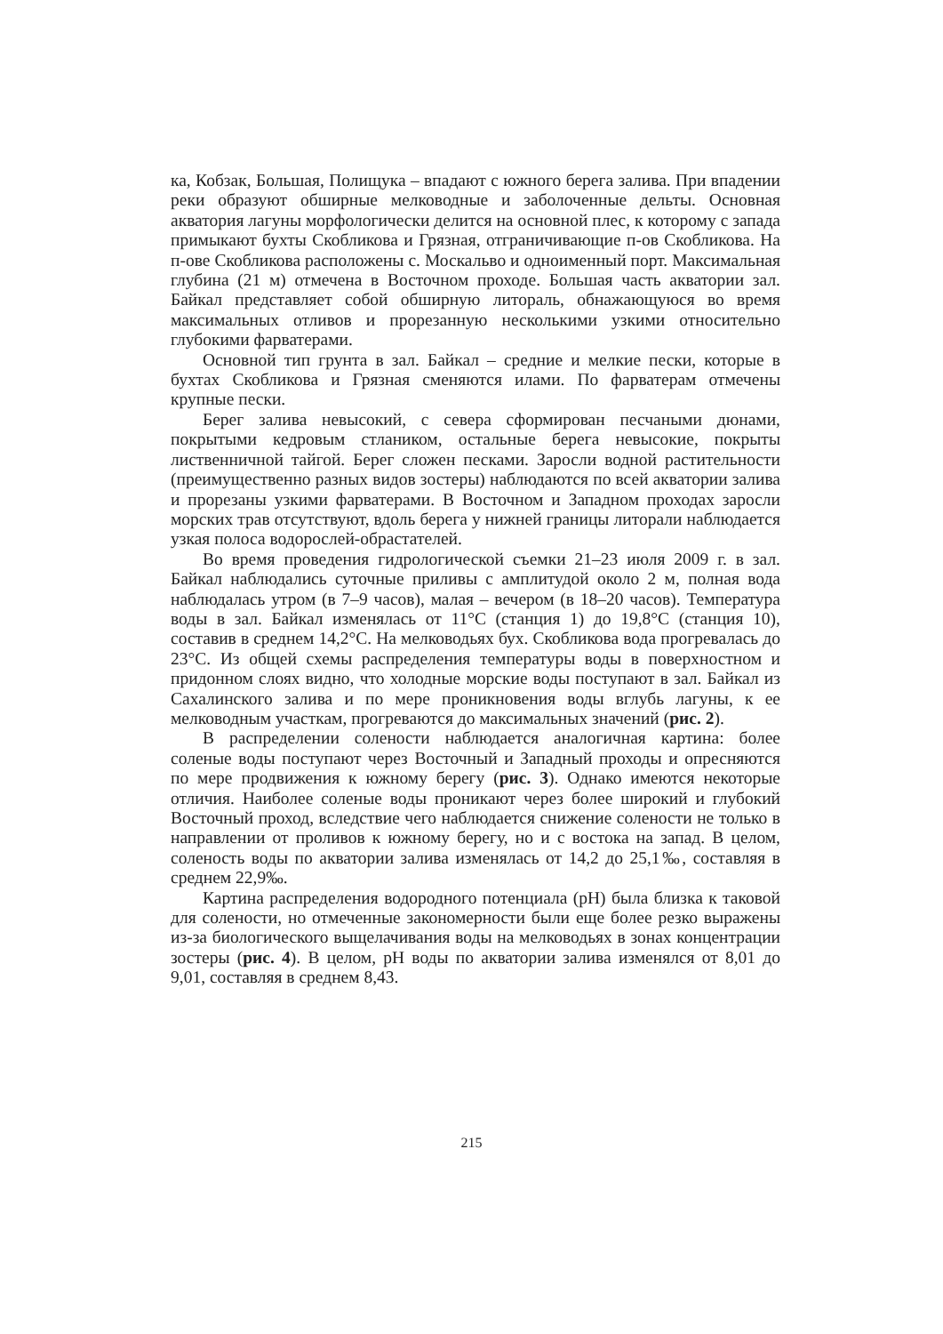ка, Кобзак, Большая, Полищука – впадают с южного берега залива. При впадении реки образуют обширные мелководные и заболоченные дельты. Основная акватория лагуны морфологически делится на основной плес, к которому с запада примыкают бухты Скобликова и Грязная, отграничивающие п-ов Скобликова. На п-ове Скобликова расположены с. Москальво и одноименный порт. Максимальная глубина (21 м) отмечена в Восточном проходе. Большая часть акватории зал. Байкал представляет собой обширную литораль, обнажающуюся во время максимальных отливов и прорезанную несколькими узкими относительно глубокими фарватерами.
Основной тип грунта в зал. Байкал – средние и мелкие пески, которые в бухтах Скобликова и Грязная сменяются илами. По фарватерам отмечены крупные пески.
Берег залива невысокий, с севера сформирован песчаными дюнами, покрытыми кедровым стлаником, остальные берега невысокие, покрыты лиственничной тайгой. Берег сложен песками. Заросли водной растительности (преимущественно разных видов зостеры) наблюдаются по всей акватории залива и прорезаны узкими фарватерами. В Восточном и Западном проходах заросли морских трав отсутствуют, вдоль берега у нижней границы литорали наблюдается узкая полоса водорослей-обрастателей.
Во время проведения гидрологической съемки 21–23 июля 2009 г. в зал. Байкал наблюдались суточные приливы с амплитудой около 2 м, полная вода наблюдалась утром (в 7–9 часов), малая – вечером (в 18–20 часов). Температура воды в зал. Байкал изменялась от 11°C (станция 1) до 19,8°C (станция 10), составив в среднем 14,2°C. На мелководьях бух. Скобликова вода прогревалась до 23°C. Из общей схемы распределения температуры воды в поверхностном и придонном слоях видно, что холодные морские воды поступают в зал. Байкал из Сахалинского залива и по мере проникновения воды вглубь лагуны, к ее мелководным участкам, прогреваются до максимальных значений (рис. 2).
В распределении солености наблюдается аналогичная картина: более соленые воды поступают через Восточный и Западный проходы и опресняются по мере продвижения к южному берегу (рис. 3). Однако имеются некоторые отличия. Наиболее соленые воды проникают через более широкий и глубокий Восточный проход, вследствие чего наблюдается снижение солености не только в направлении от проливов к южному берегу, но и с востока на запад. В целом, соленость воды по акватории залива изменялась от 14,2 до 25,1‰, составляя в среднем 22,9‰.
Картина распределения водородного потенциала (pH) была близка к таковой для солености, но отмеченные закономерности были еще более резко выражены из-за биологического выщелачивания воды на мелководьях в зонах концентрации зостеры (рис. 4). В целом, pH воды по акватории залива изменялся от 8,01 до 9,01, составляя в среднем 8,43.
215